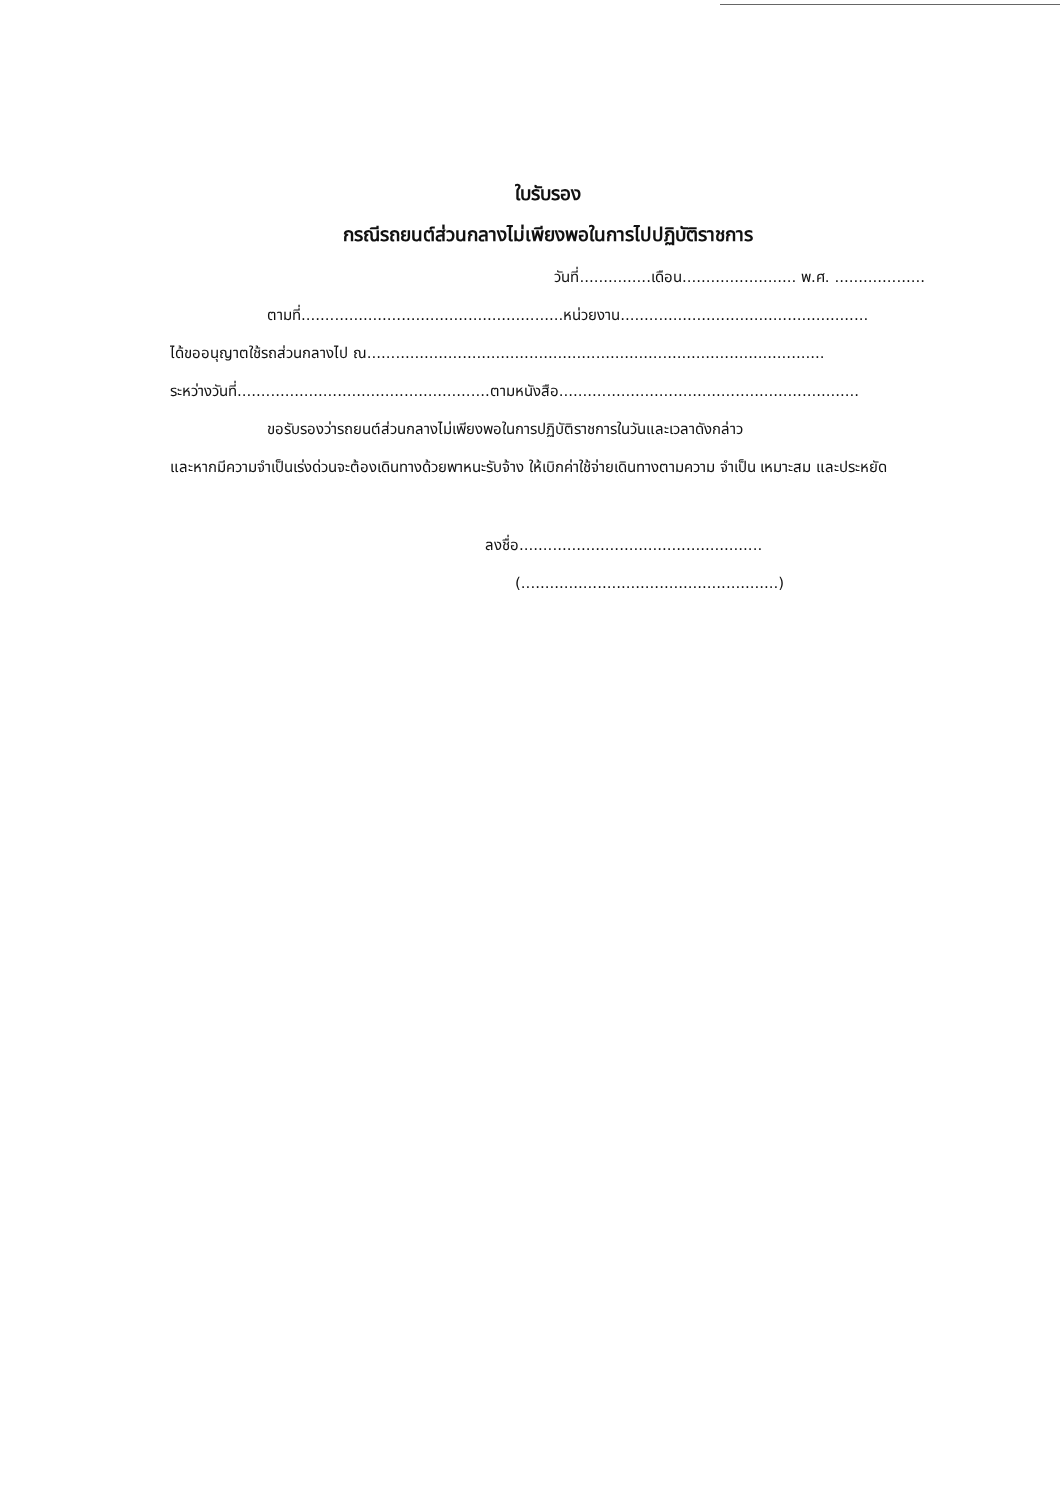ใบรับรอง
กรณีรถยนต์ส่วนกลางไม่เพียงพอในการไปปฏิบัติราชการ
วันที่...............เดือน........................ พ.ศ. ...................
ตามที่.......................................................หน่วยงาน....................................................
ได้ขออนุญาตใช้รถส่วนกลางไป ณ................................................................................................
ระหว่างวันที่.....................................................ตามหนังสือ...............................................................
ขอรับรองว่ารถยนต์ส่วนกลางไม่เพียงพอในการปฏิบัติราชการในวันและเวลาดังกล่าว
และหากมีความจำเป็นเร่งด่วนจะต้องเดินทางด้วยพาหนะรับจ้าง ให้เบิกค่าใช้จ่ายเดินทางตามความ จำเป็น เหมาะสม และประหยัด
ลงชื่อ...................................................
(......................................................)